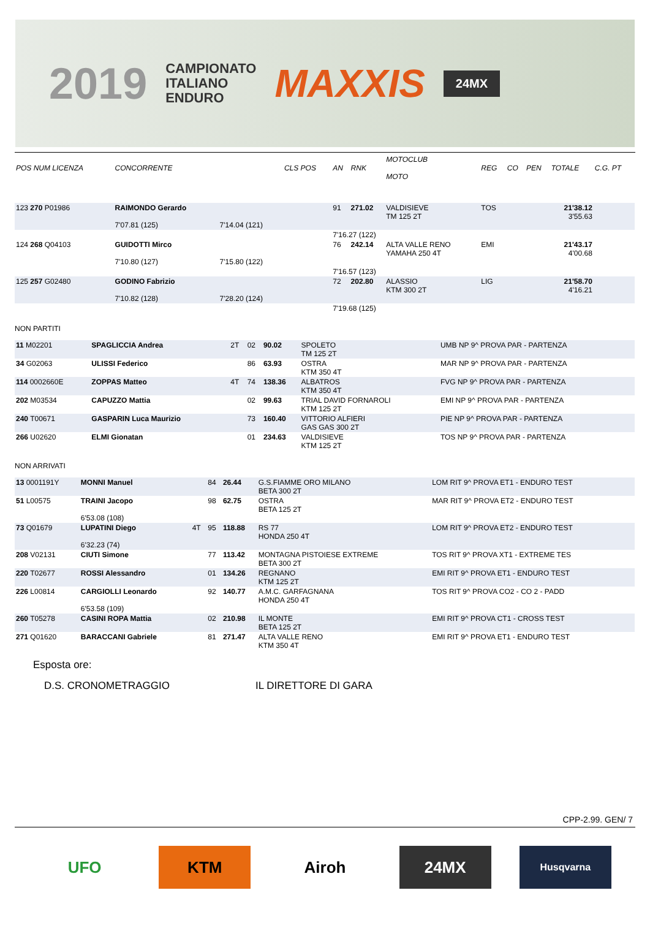2019
CAMPIONATO
ITALIANO
ENDURO
MAXXIS
24MX
| POS NUM LICENZA | CONCORRENTE | | CLS POS | AN | RNK | MOTOCLUB MOTO | REG | CO | PEN | TOTALE | C.G. PT |
| --- | --- | --- | --- | --- | --- | --- | --- | --- | --- | --- | --- |
| 123 270 P01986 | RAIMONDO Gerardo 7'07.81 (125) | 7'14.04 (121) | | 91 | 271.02 | VALDISIEVE TM 125 2T | TOS | | | 21'38.12 3'55.63 | |
| | | | | 7'16.27 (122) | | | | | | | |
| 124 268 Q04103 | GUIDOTTI Mirco 7'10.80 (127) | 7'15.80 (122) | | 76 | 242.14 | ALTA VALLE RENO YAMAHA 250 4T | EMI | | | 21'43.17 4'00.68 | |
| | | | | 7'16.57 (123) | | | | | | | |
| 125 257 G02480 | GODINO Fabrizio 7'10.82 (128) | 7'28.20 (124) | | 72 | 202.80 | ALASSIO KTM 300 2T | LIG | | | 21'58.70 4'16.21 | |
| | | | | 7'19.68 (125) | | | | | | | |
NON PARTITI
| 11 M02201 | SPAGLICCIA Andrea | 2T | 02 | 90.02 | SPOLETO TM 125 2T | UMB NP 9^ PROVA PAR - PARTENZA |
| 34 G02063 | ULISSI Federico | | 86 | 63.93 | OSTRA KTM 350 4T | MAR NP 9^ PROVA PAR - PARTENZA |
| 114 0002660E | ZOPPAS Matteo | 4T | 74 | 138.36 | ALBATROS KTM 350 4T | FVG NP 9^ PROVA PAR - PARTENZA |
| 202 M03534 | CAPUZZO Mattia | | 02 | 99.63 | TRIAL DAVID FORNAROLI KTM 125 2T | EMI NP 9^ PROVA PAR - PARTENZA |
| 240 T00671 | GASPARIN Luca Maurizio | | 73 | 160.40 | VITTORIO ALFIERI GAS GAS 300 2T | PIE NP 9^ PROVA PAR - PARTENZA |
| 266 U02620 | ELMI Gionatan | | 01 | 234.63 | VALDISIEVE KTM 125 2T | TOS NP 9^ PROVA PAR - PARTENZA |
NON ARRIVATI
| 13 0001191Y | MONNI Manuel | | 84 | 26.44 | G.S.FIAMME ORO MILANO BETA 300 2T | LOM RIT 9^ PROVA ET1 - ENDURO TEST |
| 51 L00575 | TRAINI Jacopo 6'53.08 (108) | | 98 | 62.75 | OSTRA BETA 125 2T | MAR RIT 9^ PROVA ET2 - ENDURO TEST |
| 73 Q01679 | LUPATINI Diego 6'32.23 (74) | 4T | 95 | 118.88 | RS 77 HONDA 250 4T | LOM RIT 9^ PROVA ET2 - ENDURO TEST |
| 208 V02131 | CIUTI Simone | | 77 | 113.42 | MONTAGNA PISTOIESE EXTREME BETA 300 2T | TOS RIT 9^ PROVA XT1 - EXTREME TES |
| 220 T02677 | ROSSI Alessandro | | 01 | 134.26 | REGNANO KTM 125 2T | EMI RIT 9^ PROVA ET1 - ENDURO TEST |
| 226 L00814 | CARGIOLLI Leonardo 6'53.58 (109) | | 92 | 140.77 | A.M.C. GARFAGNANA HONDA 250 4T | TOS RIT 9^ PROVA CO2 - CO 2 - PADD |
| 260 T05278 | CASINI ROPA Mattia | | 02 | 210.98 | IL MONTE BETA 125 2T | EMI RIT 9^ PROVA CT1 - CROSS TEST |
| 271 Q01620 | BARACCANI Gabriele | | 81 | 271.47 | ALTA VALLE RENO KTM 350 4T | EMI RIT 9^ PROVA ET1 - ENDURO TEST |
Esposta ore:
D.S. CRONOMETRAGGIO IL DIRETTORE DI GARA
CPP-2.99. GEN/ 7
UFO KTM Airoh 24MX
Husqvarna